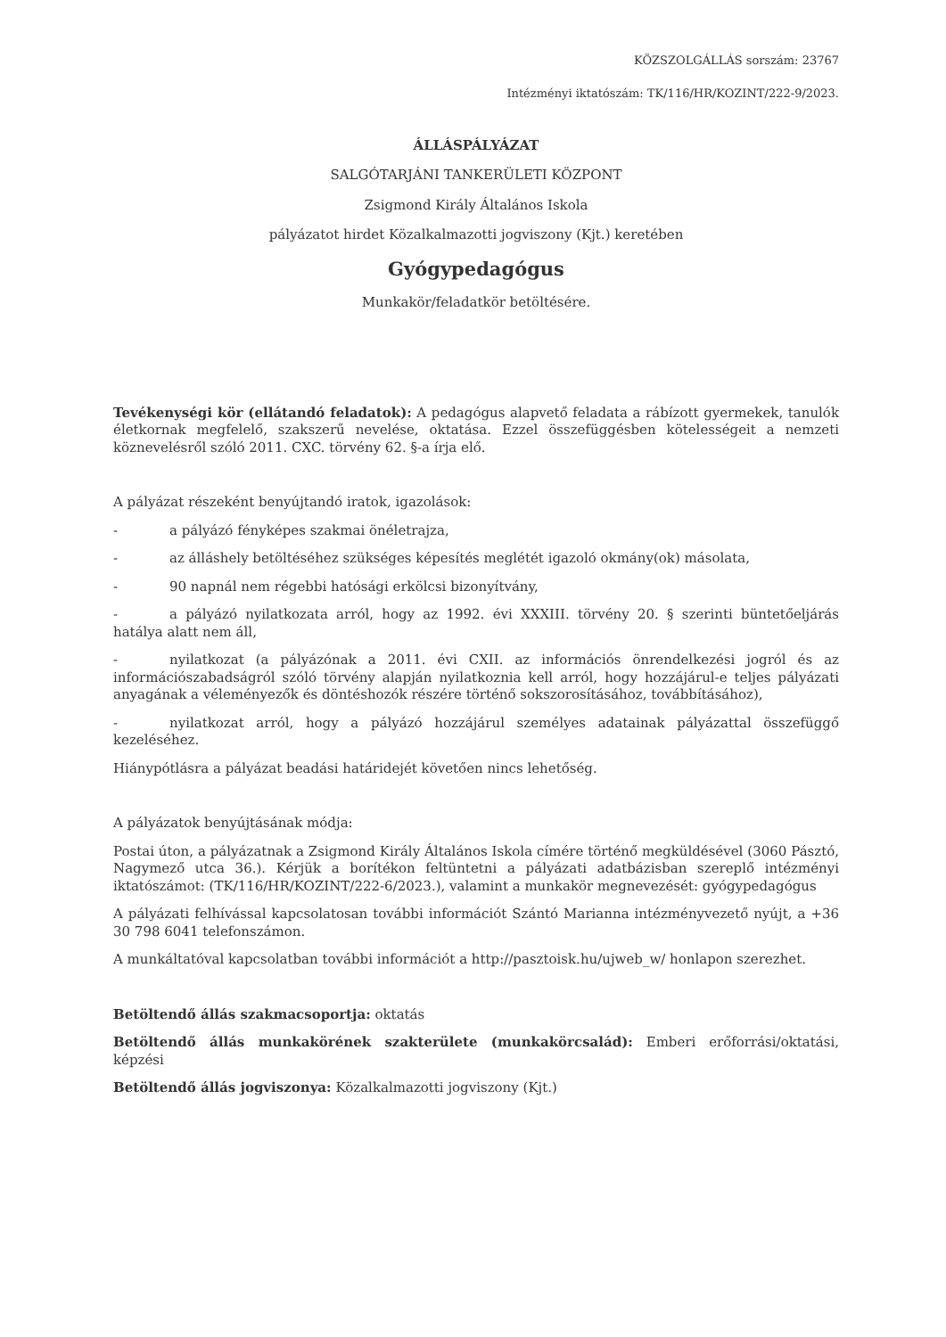KÖZSZOLGÁLLÁS sorszám: 23767
Intézményi iktatószám: TK/116/HR/KOZINT/222-9/2023.
ÁLLÁSPÁLYÁZAT
SALGÓTARJÁNI TANKERÜLETI KÖZPONT
Zsigmond Király Általános Iskola
pályázatot hirdet Közalkalmazotti jogviszony (Kjt.) keretében
Gyógypedagógus
Munkakör/feladatkör betöltésére.
Tevékenységi kör (ellátandó feladatok): A pedagógus alapvető feladata a rábízott gyermekek, tanulók életkornak megfelelő, szakszerű nevelése, oktatása. Ezzel összefüggésben kötelességeit a nemzeti köznevelésről szóló 2011. CXC. törvény 62. §-a írja elő.
A pályázat részeként benyújtandó iratok, igazolások:
- a pályázó fényképes szakmai önéletrajza,
- az álláshely betöltéséhez szükséges képesítés meglétét igazoló okmány(ok) másolata,
- 90 napnál nem régebbi hatósági erkölcsi bizonyítvány,
- a pályázó nyilatkozata arról, hogy az 1992. évi XXXIII. törvény 20. § szerinti büntetőeljárás hatálya alatt nem áll,
- nyilatkozat (a pályázónak a 2011. évi CXII. az információs önrendelkezési jogról és az információszabadságról szóló törvény alapján nyilatkoznia kell arról, hogy hozzájárul-e teljes pályázati anyagának a véleményezők és döntéshozók részére történő sokszorosításához, továbbításához),
- nyilatkozat arról, hogy a pályázó hozzájárul személyes adatainak pályázattal összefüggő kezeléséhez.
Hiánypótlásra a pályázat beadási határidejét követően nincs lehetőség.
A pályázatok benyújtásának módja:
Postai úton, a pályázatnak a Zsigmond Király Általános Iskola címére történő megküldésével (3060 Pásztó, Nagymező utca 36.). Kérjük a borítékon feltüntetni a pályázati adatbázisban szereplő intézményi iktatószámot: (TK/116/HR/KOZINT/222-6/2023.), valamint a munkakör megnevezését: gyógypedagógus
A pályázati felhívással kapcsolatosan további információt Szántó Marianna intézményvezető nyújt, a +36 30 798 6041 telefonszámon.
A munkáltatóval kapcsolatban további információt a http://pasztoisk.hu/ujweb_w/ honlapon szerezhet.
Betöltendő állás szakmacsoportja: oktatás
Betöltendő állás munkakörének szakterülete (munkakörcsalád): Emberi erőforrási/oktatási, képzési
Betöltendő állás jogviszonya: Közalkalmazotti jogviszony (Kjt.)